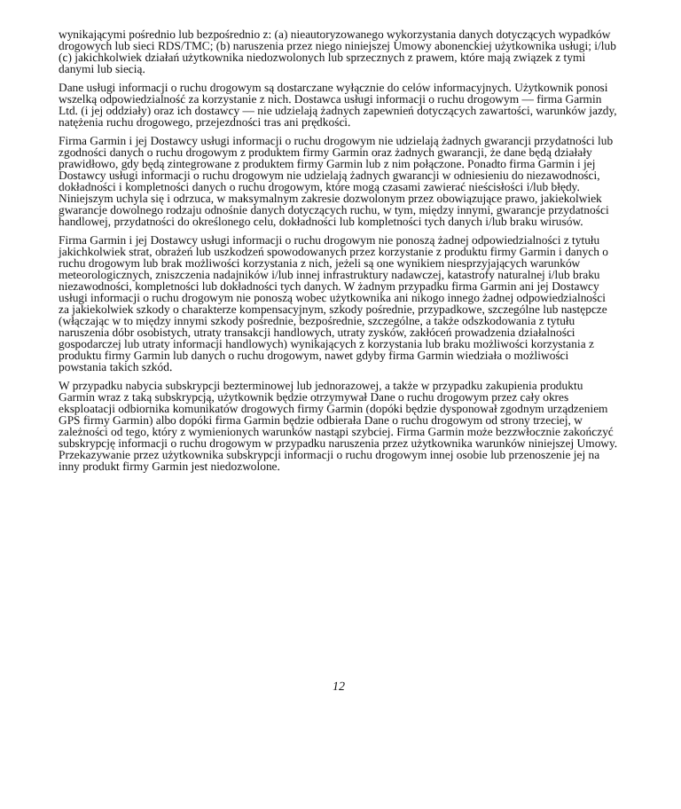wynikającymi pośrednio lub bezpośrednio z: (a) nieautoryzowanego wykorzystania danych dotyczących wypadków drogowych lub sieci RDS/TMC; (b) naruszenia przez niego niniejszej Umowy abonenckiej użytkownika usługi; i/lub (c) jakichkolwiek działań użytkownika niedozwolonych lub sprzecznych z prawem, które mają związek z tymi danymi lub siecią.
Dane usługi informacji o ruchu drogowym są dostarczane wyłącznie do celów informacyjnych. Użytkownik ponosi wszelką odpowiedzialność za korzystanie z nich. Dostawca usługi informacji o ruchu drogowym — firma Garmin Ltd. (i jej oddziały) oraz ich dostawcy — nie udzielają żadnych zapewnień dotyczących zawartości, warunków jazdy, natężenia ruchu drogowego, przejezdności tras ani prędkości.
Firma Garmin i jej Dostawcy usługi informacji o ruchu drogowym nie udzielają żadnych gwarancji przydatności lub zgodności danych o ruchu drogowym z produktem firmy Garmin oraz żadnych gwarancji, że dane będą działały prawidłowo, gdy będą zintegrowane z produktem firmy Garmin lub z nim połączone. Ponadto firma Garmin i jej Dostawcy usługi informacji o ruchu drogowym nie udzielają żadnych gwarancji w odniesieniu do niezawodności, dokładności i kompletności danych o ruchu drogowym, które mogą czasami zawierać nieścisłości i/lub błędy. Niniejszym uchyla się i odrzuca, w maksymalnym zakresie dozwolonym przez obowiązujące prawo, jakiekolwiek gwarancje dowolnego rodzaju odnośnie danych dotyczących ruchu, w tym, między innymi, gwarancje przydatności handlowej, przydatności do określonego celu, dokładności lub kompletności tych danych i/lub braku wirusów.
Firma Garmin i jej Dostawcy usługi informacji o ruchu drogowym nie ponoszą żadnej odpowiedzialności z tytułu jakichkolwiek strat, obrażeń lub uszkodzeń spowodowanych przez korzystanie z produktu firmy Garmin i danych o ruchu drogowym lub brak możliwości korzystania z nich, jeżeli są one wynikiem niesprzyjających warunków meteorologicznych, zniszczenia nadajników i/lub innej infrastruktury nadawczej, katastrofy naturalnej i/lub braku niezawodności, kompletności lub dokładności tych danych. W żadnym przypadku firma Garmin ani jej Dostawcy usługi informacji o ruchu drogowym nie ponoszą wobec użytkownika ani nikogo innego żadnej odpowiedzialności za jakiekolwiek szkody o charakterze kompensacyjnym, szkody pośrednie, przypadkowe, szczególne lub następcze (włączając w to między innymi szkody pośrednie, bezpośrednie, szczególne, a także odszkodowania z tytułu naruszenia dóbr osobistych, utraty transakcji handlowych, utraty zysków, zakłóceń prowadzenia działalności gospodarczej lub utraty informacji handlowych) wynikających z korzystania lub braku możliwości korzystania z produktu firmy Garmin lub danych o ruchu drogowym, nawet gdyby firma Garmin wiedziała o możliwości powstania takich szkód.
W przypadku nabycia subskrypcji bezterminowej lub jednorazowej, a także w przypadku zakupienia produktu Garmin wraz z taką subskrypcją, użytkownik będzie otrzymywał Dane o ruchu drogowym przez cały okres eksploatacji odbiornika komunikatów drogowych firmy Garmin (dopóki będzie dysponował zgodnym urządzeniem GPS firmy Garmin) albo dopóki firma Garmin będzie odbierała Dane o ruchu drogowym od strony trzeciej, w zależności od tego, który z wymienionych warunków nastąpi szybciej. Firma Garmin może bezzwłocznie zakończyć subskrypcję informacji o ruchu drogowym w przypadku naruszenia przez użytkownika warunków niniejszej Umowy. Przekazywanie przez użytkownika subskrypcji informacji o ruchu drogowym innej osobie lub przenoszenie jej na inny produkt firmy Garmin jest niedozwolone.
12